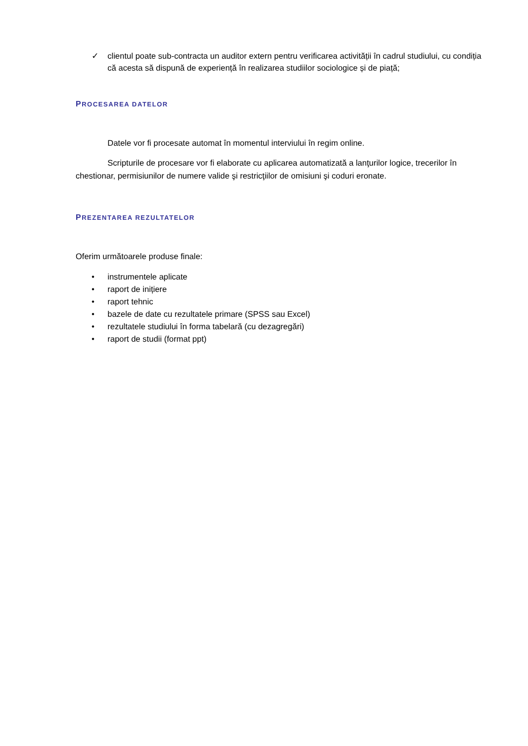✓ clientul poate sub-contracta un auditor extern pentru verificarea activității în cadrul studiului, cu condiția că acesta să dispună de experiență în realizarea studiilor sociologice și de piață;
PROCESAREA DATELOR
Datele vor fi procesate automat în momentul interviului în regim online.
Scripturile de procesare vor fi elaborate cu aplicarea automatizată a lanţurilor logice, trecerilor în chestionar, permisiunilor de numere valide şi restricţiilor de omisiuni şi coduri eronate.
PREZENTAREA REZULTATELOR
Oferim următoarele produse finale:
• instrumentele aplicate
• raport de inițiere
• raport tehnic
• bazele de date cu rezultatele primare (SPSS sau Excel)
• rezultatele studiului în forma tabelară (cu dezagregări)
• raport de studii (format ppt)